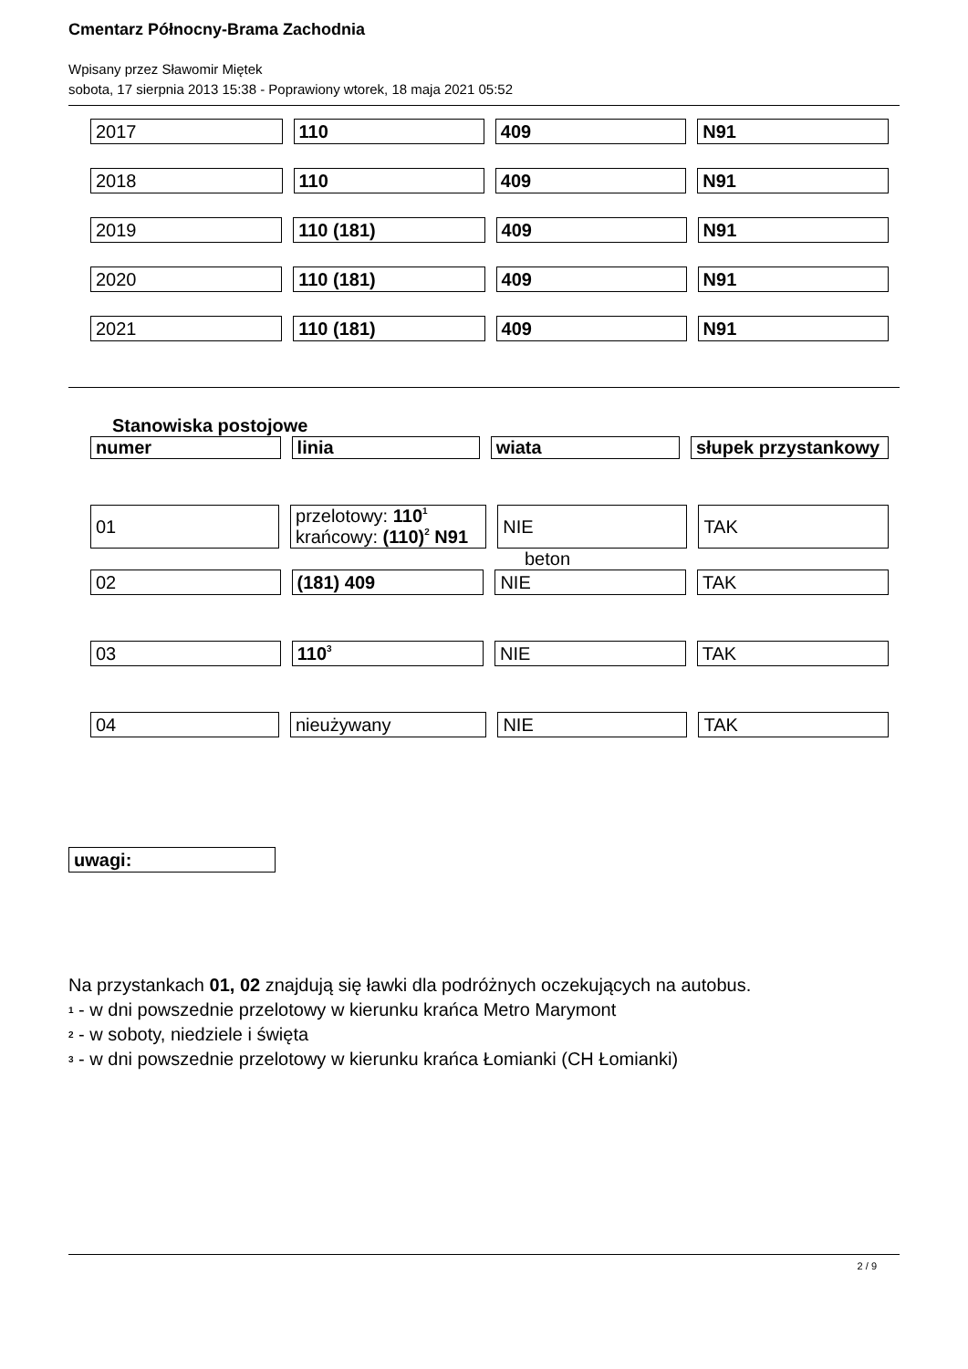Cmentarz Północny-Brama Zachodnia
Wpisany przez Sławomir Miętek
sobota, 17 sierpnia 2013 15:38 - Poprawiony wtorek, 18 maja 2021 05:52
| 2017 | 110 | 409 | N91 |
| 2018 | 110 | 409 | N91 |
| 2019 | 110 (181) | 409 | N91 |
| 2020 | 110 (181) | 409 | N91 |
| 2021 | 110 (181) | 409 | N91 |
Stanowiska postojowe
| numer | linia | wiata | słupek przystankowy |
| --- | --- | --- | --- |
| 01 | przelotowy: 110<sup>1</sup> krańcowy: (110)<sup>2</sup> N91 | NIE | TAK |
beton
| 02 | (181) 409 | NIE | TAK |
| 03 | 110<sup>3</sup> | NIE | TAK |
| 04 | nieużywany | NIE | TAK |
| uwagi: |
Na przystankach 01, 02 znajdują się ławki dla podróżnych oczekujących na autobus.
<sup>1</sup> - w dni powszednie przelotowy w kierunku krańca Metro Marymont
<sup>2</sup> - w soboty, niedziele i święta
<sup>3</sup> - w dni powszednie przelotowy w kierunku krańca Łomianki (CH Łomianki)
2 / 9